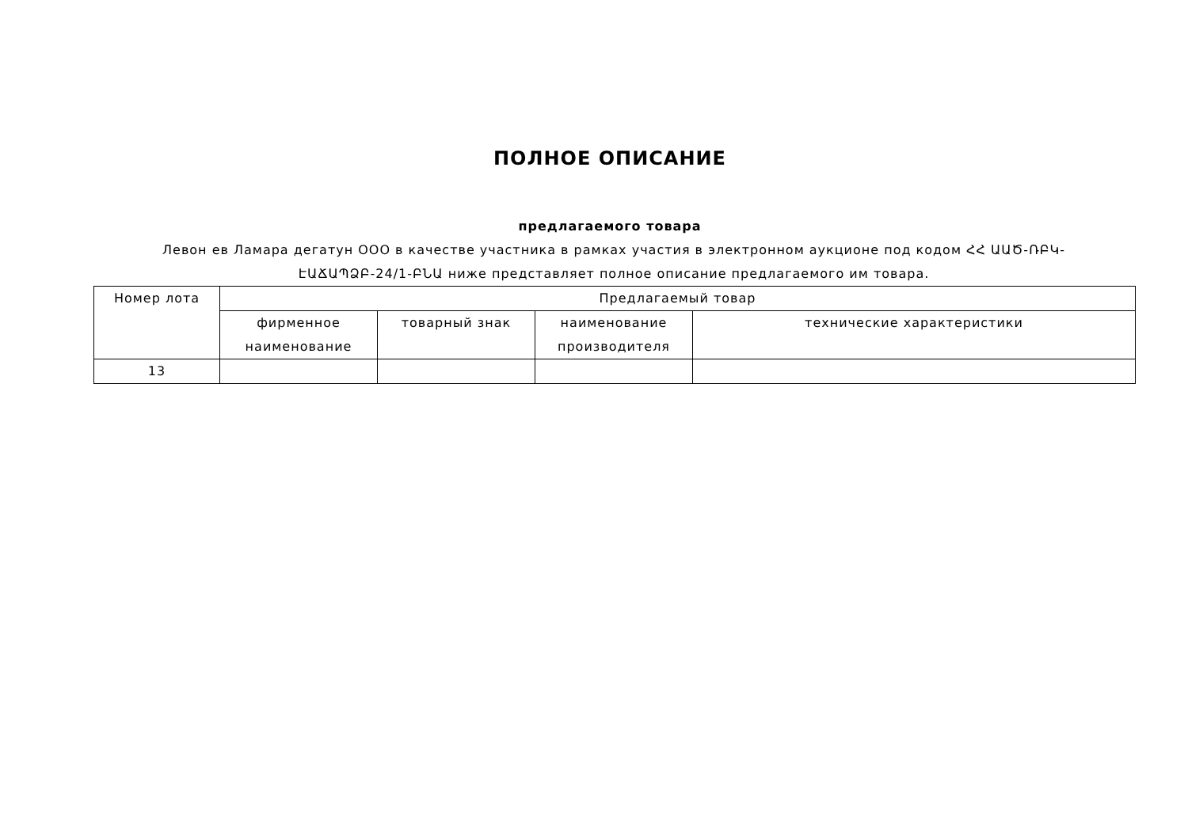ПОЛНОЕ ОПИСАНИЕ
предлагаемого товара
Левон ев Ламара дегатун ООО в качестве участника в рамках участия в электронном аукционе под кодом ՀՀ ԱԱԾ-ՌԲԿ-ԷԱՃԱՊՁԲ-24/1-ԲՆԱ ниже представляет полное описание предлагаемого им товара.
| Номер лота | Предлагаемый товар | | | |
| --- | --- | --- | --- | --- |
| | фирменное наименование | товарный знак | наименование производителя | технические характеристики |
| 13 | | | | |